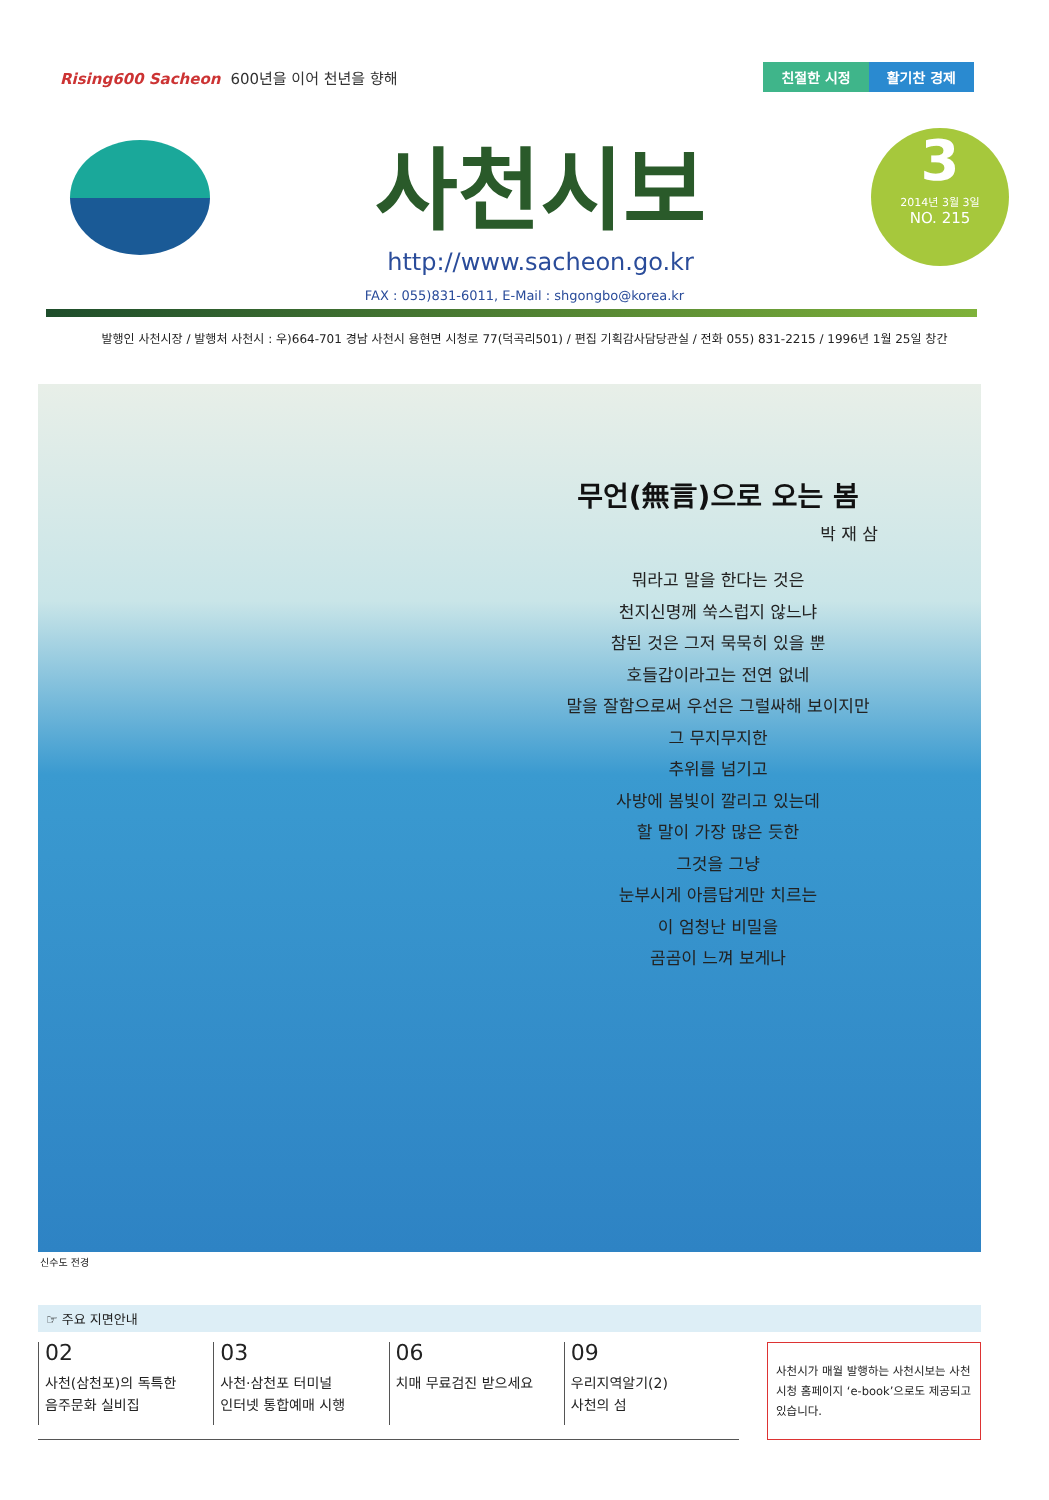Rising600 Sacheon 600년을 이어 천년을 향해
친절한 시정 활기찬 경제
사천시보
http://www.sacheon.go.kr
3
2014년 3월 3일
NO. 215
FAX : 055)831-6011, E-Mail : shgongbo@korea.kr
발행인 사천시장 / 발행처 사천시 : 우)664-701 경남 사천시 용현면 시청로 77(덕곡리501) / 편집 기획감사담당관실 / 전화 055) 831-2215 / 1996년 1월 25일 창간
무언(無言)으로 오는 봄
박 재 삼
뭐라고 말을 한다는 것은
천지신명께 쑥스럽지 않느냐
참된 것은 그저 묵묵히 있을 뿐
호들갑이라고는 전연 없네
말을 잘함으로써 우선은 그럴싸해 보이지만
그 무지무지한
추위를 넘기고
사방에 봄빛이 깔리고 있는데
할 말이 가장 많은 듯한
그것을 그냥
눈부시게 아름답게만 치르는
이 엄청난 비밀을
곰곰이 느껴 보게나
신수도 전경
☞ 주요 지면안내
02
사천(삼천포)의 독특한
음주문화 실비집
03
사천·삼천포 터미널
인터넷 통합예매 시행
06
치매 무료검진 받으세요
09
우리지역알기(2)
사천의 섬
사천시가 매월 발행하는 사천시보는 사천시청 홈페이지 ‘e-book’으로도 제공되고 있습니다.